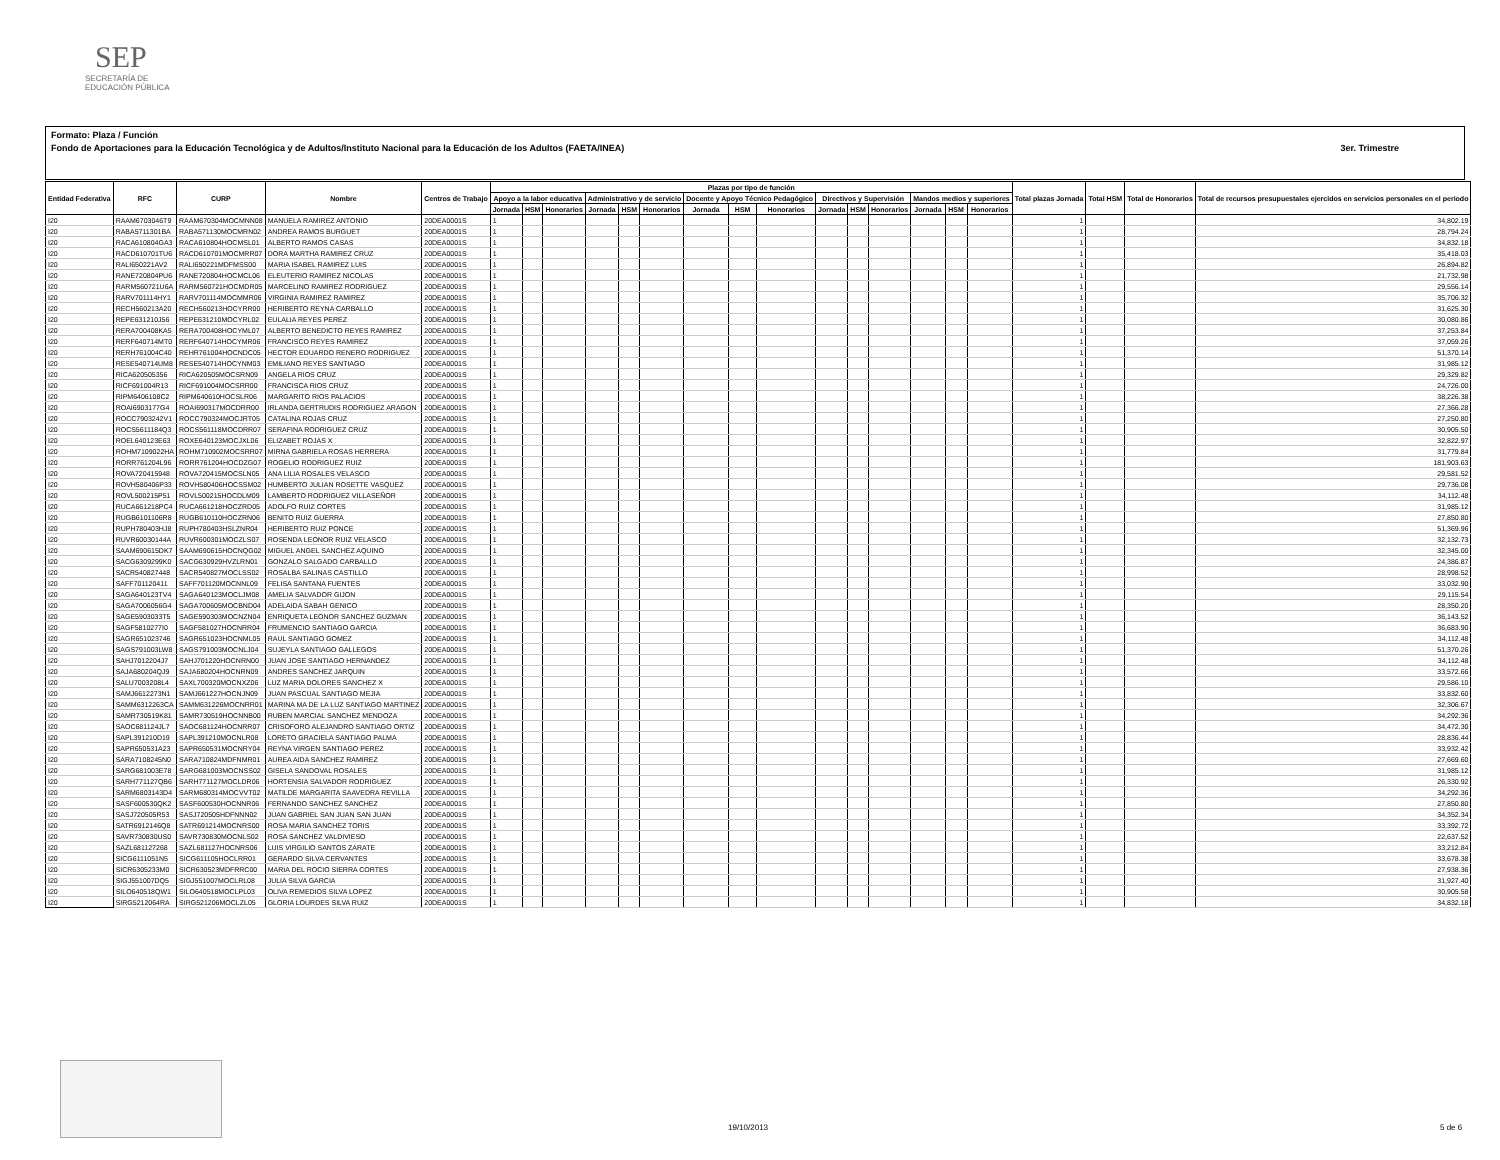SEP
SECRETARÍA DE
EDUCACIÓN PÚBLICA
Formato: Plaza / Función
Fondo de Aportaciones para la Educación Tecnológica y de Adultos/Instituto Nacional para la Educación de los Adultos (FAETA/INEA) 3er. Trimestre
| Entidad Federativa | RFC | CURP | Nombre | Centros de Trabajo | Plazas por tipo de función | | | | | | | | | | | | | | | Total plazas Jornada | Total HSM | Total de Honorarios | Total de recursos presupuestales ejercidos en servicios personales en el periodo |
| --- | --- | --- | --- | --- | --- | --- | --- | --- | --- | --- | --- | --- | --- | --- | --- | --- | --- | --- | --- | --- | --- | --- | --- |
| | | | | | Apoyo a la labor educativa | | | Administrativo y de servicio | | | Docente y Apoyo Técnico Pedagógico | | | Directivos y Supervisión | | | Mandos medios y superiores | | | | | | |
| | | | | | Jornada | HSM | Honorarios | Jornada | HSM | Honorarios | Jornada | HSM | Honorarios | Jornada | HSM | Honorarios | Jornada | HSM | Honorarios | | | | |
| I20 | RAAM6703046T9 | RAAM670304MOCMNN08 | MANUELA RAMIREZ ANTONIO | 20DEA0001S | 1 | | | | | | | | | | | | | | | 1 | | | 34,802.19 |
| I20 | RABA5711301BA | RABA571130MOCMRN02 | ANDREA RAMOS BURGUET | 20DEA0001S | 1 | | | | | | | | | | | | | | | 1 | | | 28,794.24 |
| I20 | RACA610804GA3 | RACA610804HOCMSL01 | ALBERTO RAMOS CASAS | 20DEA0001S | 1 | | | | | | | | | | | | | | | 1 | | | 34,832.18 |
| I20 | RACD610701TU6 | RACD610701MOCMRR07 | DORA MARTHA RAMIREZ CRUZ | 20DEA0001S | 1 | | | | | | | | | | | | | | | 1 | | | 35,418.03 |
| I20 | RALI650221AV2 | RALI650221MDFMSS00 | MARIA ISABEL RAMIREZ LUIS | 20DEA0001S | 1 | | | | | | | | | | | | | | | 1 | | | 26,894.82 |
| I20 | RANE720804PU6 | RANE720804HOCMCL06 | ELEUTERIO RAMIREZ NICOLAS | 20DEA0001S | 1 | | | | | | | | | | | | | | | 1 | | | 21,732.98 |
| I20 | RARM560721U6A | RARM560721HOCMDR05 | MARCELINO RAMIREZ RODRIGUEZ | 20DEA0001S | 1 | | | | | | | | | | | | | | | 1 | | | 29,556.14 |
| I20 | RARV701114HY1 | RARV701114MOCMMR06 | VIRGINIA RAMIREZ RAMIREZ | 20DEA0001S | 1 | | | | | | | | | | | | | | | 1 | | | 35,706.32 |
| I20 | RECH560213A20 | RECH560213HOCYRR00 | HERIBERTO REYNA CARBALLO | 20DEA0001S | 1 | | | | | | | | | | | | | | | 1 | | | 31,625.30 |
| I20 | REPE631210J56 | REPE631210MOCYRL02 | EULALIA REYES PEREZ | 20DEA0001S | 1 | | | | | | | | | | | | | | | 1 | | | 30,080.86 |
| I20 | RERA700408KA5 | RERA700408HOCYML07 | ALBERTO BENEDICTO REYES RAMIREZ | 20DEA0001S | 1 | | | | | | | | | | | | | | | 1 | | | 37,253.84 |
| I20 | RERF640714MT0 | RERF640714HOCYMR06 | FRANCISCO REYES RAMIREZ | 20DEA0001S | 1 | | | | | | | | | | | | | | | 1 | | | 37,059.26 |
| I20 | RERH761004C40 | REHR761004HOCNDC05 | HECTOR EDUARDO RENERO RODRIGUEZ | 20DEA0001S | 1 | | | | | | | | | | | | | | | 1 | | | 51,370.14 |
| I20 | RESE540714UM8 | RESE540714HOCYNM03 | EMILIANO REYES SANTIAGO | 20DEA0001S | 1 | | | | | | | | | | | | | | | 1 | | | 31,985.12 |
| I20 | RICA620505356 | RICA620505MOCSRN09 | ANGELA RIOS CRUZ | 20DEA0001S | 1 | | | | | | | | | | | | | | | 1 | | | 29,329.82 |
| I20 | RICF691004R13 | RICF691004MOCSRR00 | FRANCISCA RIOS CRUZ | 20DEA0001S | 1 | | | | | | | | | | | | | | | 1 | | | 24,726.00 |
| I20 | RIPM6406108C2 | RIPM640610HOCSLR06 | MARGARITO RIOS PALACIOS | 20DEA0001S | 1 | | | | | | | | | | | | | | | 1 | | | 38,226.38 |
| I20 | ROAI6903177G4 | ROAI690317MOCDRR00 | IRLANDA GERTRUDIS RODRIGUEZ ARAGON | 20DEA0001S | 1 | | | | | | | | | | | | | | | 1 | | | 27,366.28 |
| I20 | ROCC7903242V1 | ROCC790324MOCJRT05 | CATALINA ROJAS CRUZ | 20DEA0001S | 1 | | | | | | | | | | | | | | | 1 | | | 27,250.80 |
| I20 | ROCS5611184Q3 | ROCS561118MOCDRR07 | SERAFINA RODRIGUEZ CRUZ | 20DEA0001S | 1 | | | | | | | | | | | | | | | 1 | | | 30,905.50 |
| I20 | ROEL640123E63 | ROXE640123MOCJXL06 | ELIZABET ROJAS X | 20DEA0001S | 1 | | | | | | | | | | | | | | | 1 | | | 32,822.97 |
| I20 | ROHM7109022HA | ROHM710902MOCSRR07 | MIRNA GABRIELA ROSAS HERRERA | 20DEA0001S | 1 | | | | | | | | | | | | | | | 1 | | | 31,779.84 |
| I20 | RORR761204L96 | RORR761204HOCDZG07 | ROGELIO RODRIGUEZ RUIZ | 20DEA0001S | 1 | | | | | | | | | | | | | | | 1 | | | 181,903.63 |
| I20 | ROVA720415948 | ROVA720415MOCSLN05 | ANA LILIA ROSALES VELASCO | 20DEA0001S | 1 | | | | | | | | | | | | | | | 1 | | | 29,581.52 |
| I20 | ROVH580406P33 | ROVH580406HOCSSM02 | HUMBERTO JULIAN ROSETTE VASQUEZ | 20DEA0001S | 1 | | | | | | | | | | | | | | | 1 | | | 29,736.08 |
| I20 | ROVL500215P51 | ROVL500215HOCDLM09 | LAMBERTO RODRIGUEZ VILLASEÑOR | 20DEA0001S | 1 | | | | | | | | | | | | | | | 1 | | | 34,112.48 |
| I20 | RUCA661218PC4 | RUCA661218HOCZRD05 | ADOLFO RUIZ CORTES | 20DEA0001S | 1 | | | | | | | | | | | | | | | 1 | | | 31,985.12 |
| I20 | RUGB6101106R8 | RUGB610110HOCZRN06 | BENITO RUIZ GUERRA | 20DEA0001S | 1 | | | | | | | | | | | | | | | 1 | | | 27,850.80 |
| I20 | RUPH780403HJ8 | RUPH780403HSLZNR04 | HERIBERTO RUIZ PONCE | 20DEA0001S | 1 | | | | | | | | | | | | | | | 1 | | | 51,369.96 |
| I20 | RUVR60030144A | RUVR600301MOCZLS07 | ROSENDA LEONOR RUIZ VELASCO | 20DEA0001S | 1 | | | | | | | | | | | | | | | 1 | | | 32,132.73 |
| I20 | SAAM690615DK7 | SAAM690615HOCNQG02 | MIGUEL ANGEL SANCHEZ AQUINO | 20DEA0001S | 1 | | | | | | | | | | | | | | | 1 | | | 32,345.00 |
| I20 | SACG6309299K0 | SACG630929HVZLRN01 | GONZALO SALGADO CARBALLO | 20DEA0001S | 1 | | | | | | | | | | | | | | | 1 | | | 24,386.87 |
| I20 | SACR540827448 | SACR540827MOCLSS02 | ROSALBA SALINAS CASTILLO | 20DEA0001S | 1 | | | | | | | | | | | | | | | 1 | | | 28,998.52 |
| I20 | SAFF701120411 | SAFF701120MOCNNL09 | FELISA SANTANA FUENTES | 20DEA0001S | 1 | | | | | | | | | | | | | | | 1 | | | 33,032.90 |
| I20 | SAGA640123TV4 | SAGA640123MOCLJM08 | AMELIA SALVADOR GIJON | 20DEA0001S | 1 | | | | | | | | | | | | | | | 1 | | | 29,115.54 |
| I20 | SAGA7006056G4 | SAGA700605MOCBND04 | ADELAIDA SABAH GENICO | 20DEA0001S | 1 | | | | | | | | | | | | | | | 1 | | | 28,350.20 |
| I20 | SAGE5903033T5 | SAGE590303MOCNZN04 | ENRIQUETA LEONOR SANCHEZ GUZMAN | 20DEA0001S | 1 | | | | | | | | | | | | | | | 1 | | | 36,143.52 |
| I20 | SAGF5810277I0 | SAGF581027HOCNRR04 | FRUMENCIO SANTIAGO GARCIA | 20DEA0001S | 1 | | | | | | | | | | | | | | | 1 | | | 36,683.90 |
| I20 | SAGR651023746 | SAGR651023HOCNML05 | RAUL SANTIAGO GOMEZ | 20DEA0001S | 1 | | | | | | | | | | | | | | | 1 | | | 34,112.48 |
| I20 | SAGS791003LW8 | SAGS791003MOCNLJ04 | SUJEYLA SANTIAGO GALLEGOS | 20DEA0001S | 1 | | | | | | | | | | | | | | | 1 | | | 51,370.26 |
| I20 | SAHJ7012204J7 | SAHJ701220HOCNRN00 | JUAN JOSE SANTIAGO HERNANDEZ | 20DEA0001S | 1 | | | | | | | | | | | | | | | 1 | | | 34,112.48 |
| I20 | SAJA680204QJ9 | SAJA680204HOCNRN09 | ANDRES SANCHEZ JARQUIN | 20DEA0001S | 1 | | | | | | | | | | | | | | | 1 | | | 33,572.66 |
| I20 | SALU7003208L4 | SAXL700320MOCNXZ06 | LUZ MARIA DOLORES SANCHEZ X | 20DEA0001S | 1 | | | | | | | | | | | | | | | 1 | | | 29,586.10 |
| I20 | SAMJ6612273N1 | SAMJ661227HOCNJN09 | JUAN PASCUAL SANTIAGO MEJIA | 20DEA0001S | 1 | | | | | | | | | | | | | | | 1 | | | 33,832.60 |
| I20 | SAMM6312263CA | SAMM631226MOCNRR01 | MARINA MA DE LA LUZ SANTIAGO MARTINEZ | 20DEA0001S | 1 | | | | | | | | | | | | | | | 1 | | | 32,306.67 |
| I20 | SAMR730519K81 | SAMR730519HOCNNB00 | RUBEN MARCIAL SANCHEZ MENDOZA | 20DEA0001S | 1 | | | | | | | | | | | | | | | 1 | | | 34,292.36 |
| I20 | SAOC681124JL7 | SAOC681124HOCNRR07 | CRISOFORO ALEJANDRO SANTIAGO ORTIZ | 20DEA0001S | 1 | | | | | | | | | | | | | | | 1 | | | 34,472.30 |
| I20 | SAPL391210D19 | SAPL391210MOCNLR08 | LORETO GRACIELA SANTIAGO PALMA | 20DEA0001S | 1 | | | | | | | | | | | | | | | 1 | | | 28,836.44 |
| I20 | SAPR650531A23 | SAPR650531MOCNRY04 | REYNA VIRGEN SANTIAGO PEREZ | 20DEA0001S | 1 | | | | | | | | | | | | | | | 1 | | | 33,932.42 |
| I20 | SARA7108245N0 | SARA710824MDFNMR01 | AUREA AIDA SANCHEZ RAMIREZ | 20DEA0001S | 1 | | | | | | | | | | | | | | | 1 | | | 27,669.60 |
| I20 | SARG681003E78 | SARG681003MOCNSS02 | GISELA SANDOVAL ROSALES | 20DEA0001S | 1 | | | | | | | | | | | | | | | 1 | | | 31,985.12 |
| I20 | SARH771127QB6 | SARH771127MOCLDR06 | HORTENSIA SALVADOR RODRIGUEZ | 20DEA0001S | 1 | | | | | | | | | | | | | | | 1 | | | 26,330.92 |
| I20 | SARM6803143D4 | SARM680314MOCVVT02 | MATILDE MARGARITA SAAVEDRA REVILLA | 20DEA0001S | 1 | | | | | | | | | | | | | | | 1 | | | 34,292.36 |
| I20 | SASF600530QK2 | SASF600530HOCNNR06 | FERNANDO SANCHEZ SANCHEZ | 20DEA0001S | 1 | | | | | | | | | | | | | | | 1 | | | 27,850.80 |
| I20 | SASJ720505R53 | SASJ720505HDFNNN02 | JUAN GABRIEL SAN JUAN SAN JUAN | 20DEA0001S | 1 | | | | | | | | | | | | | | | 1 | | | 34,352.34 |
| I20 | SATR6912146Q8 | SATR691214MOCNRS00 | ROSA MARIA SANCHEZ TORIS | 20DEA0001S | 1 | | | | | | | | | | | | | | | 1 | | | 33,392.72 |
| I20 | SAVR730830US0 | SAVR730830MOCNLS02 | ROSA SANCHEZ VALDIVIESO | 20DEA0001S | 1 | | | | | | | | | | | | | | | 1 | | | 22,637.52 |
| I20 | SAZL681127268 | SAZL681127HOCNRS06 | LUIS VIRGILIO SANTOS ZARATE | 20DEA0001S | 1 | | | | | | | | | | | | | | | 1 | | | 33,212.84 |
| I20 | SICG6111051N5 | SICG611105HOCLRR01 | GERARDO SILVA CERVANTES | 20DEA0001S | 1 | | | | | | | | | | | | | | | 1 | | | 33,678.38 |
| I20 | SICR6305233M0 | SICR630523MDFRRC00 | MARIA DEL ROCIO SIERRA CORTES | 20DEA0001S | 1 | | | | | | | | | | | | | | | 1 | | | 27,938.36 |
| I20 | SIGJ551007DQ5 | SIGJ551007MOCLRL08 | JULIA SILVA GARCIA | 20DEA0001S | 1 | | | | | | | | | | | | | | | 1 | | | 31,927.40 |
| I20 | SILO640518QW1 | SILO640518MOCLPL03 | OLIVA REMEDIOS SILVA LOPEZ | 20DEA0001S | 1 | | | | | | | | | | | | | | | 1 | | | 30,905.58 |
| I20 | SIRG5212064RA | SIRG521206MOCLZL05 | GLORIA LOURDES SILVA RUIZ | 20DEA0001S | 1 | | | | | | | | | | | | | | | 1 | | | 34,832.18 |
19/10/2013 5 de 6